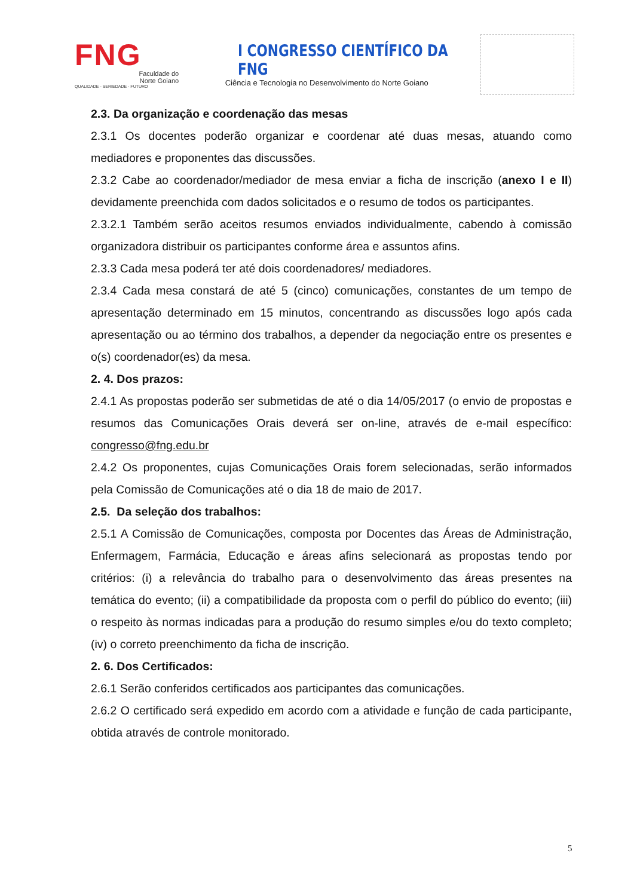FNG
Faculdade do
Norte Goiano
QUALIDADE - SERIEDADE - FUTURO
I CONGRESSO CIENTÍFICO DA FNG
Ciência e Tecnologia no Desenvolvimento do Norte Goiano
2.3. Da organização e coordenação das mesas
2.3.1 Os docentes poderão organizar e coordenar até duas mesas, atuando como mediadores e proponentes das discussões.
2.3.2 Cabe ao coordenador/mediador de mesa enviar a ficha de inscrição (anexo I e II) devidamente preenchida com dados solicitados e o resumo de todos os participantes.
2.3.2.1 Também serão aceitos resumos enviados individualmente, cabendo à comissão organizadora distribuir os participantes conforme área e assuntos afins.
2.3.3 Cada mesa poderá ter até dois coordenadores/ mediadores.
2.3.4 Cada mesa constará de até 5 (cinco) comunicações, constantes de um tempo de apresentação determinado em 15 minutos, concentrando as discussões logo após cada apresentação ou ao término dos trabalhos, a depender da negociação entre os presentes e o(s) coordenador(es) da mesa.
2. 4. Dos prazos:
2.4.1 As propostas poderão ser submetidas de até o dia 14/05/2017 (o envio de propostas e resumos das Comunicações Orais deverá ser on-line, através de e-mail específico: congresso@fng.edu.br
2.4.2 Os proponentes, cujas Comunicações Orais forem selecionadas, serão informados pela Comissão de Comunicações até o dia 18 de maio de 2017.
2.5. Da seleção dos trabalhos:
2.5.1 A Comissão de Comunicações, composta por Docentes das Áreas de Administração, Enfermagem, Farmácia, Educação e áreas afins selecionará as propostas tendo por critérios: (i) a relevância do trabalho para o desenvolvimento das áreas presentes na temática do evento; (ii) a compatibilidade da proposta com o perfil do público do evento; (iii) o respeito às normas indicadas para a produção do resumo simples e/ou do texto completo; (iv) o correto preenchimento da ficha de inscrição.
2. 6. Dos Certificados:
2.6.1 Serão conferidos certificados aos participantes das comunicações.
2.6.2 O certificado será expedido em acordo com a atividade e função de cada participante, obtida através de controle monitorado.
5